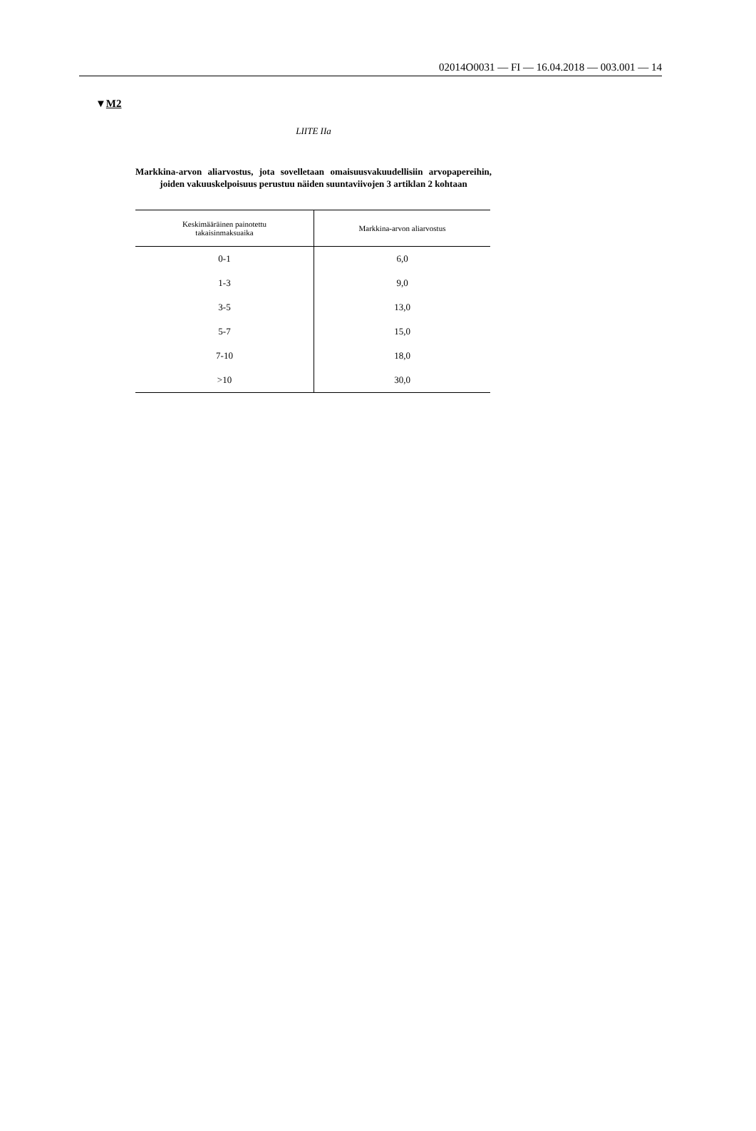02014O0031 — FI — 16.04.2018 — 003.001 — 14
▼M2
LIITE IIa
Markkina-arvon aliarvostus, jota sovelletaan omaisuusvakuudellisiin arvopapereihin, joiden vakuuskelpoisuus perustuu näiden suuntaviivojen 3 artiklan 2 kohtaan
| Keskimääräinen painotettu takaisinmaksuaika | Markkina-arvon aliarvostus |
| --- | --- |
| 0-1 | 6,0 |
| 1-3 | 9,0 |
| 3-5 | 13,0 |
| 5-7 | 15,0 |
| 7-10 | 18,0 |
| >10 | 30,0 |